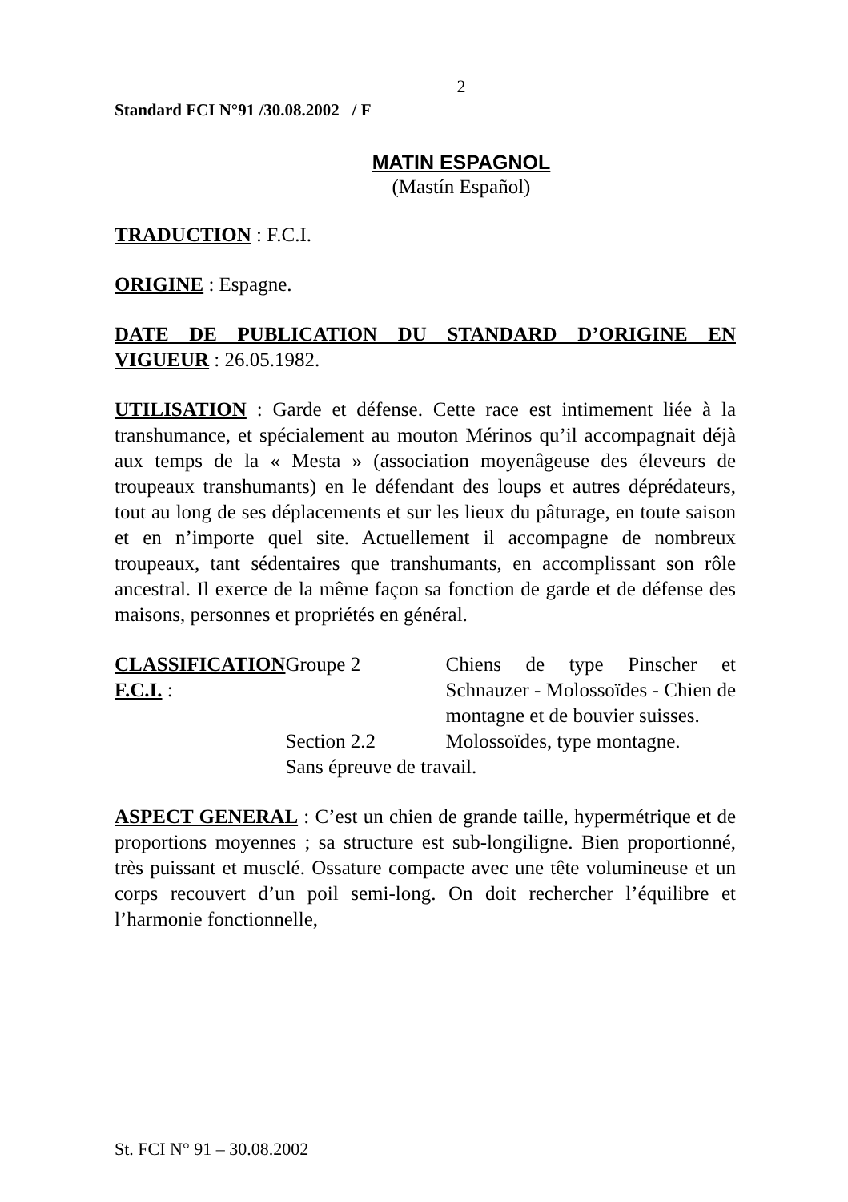2
Standard FCI N°91 /30.08.2002 / F
MATIN ESPAGNOL
(Mastín Español)
TRADUCTION : F.C.I.
ORIGINE : Espagne.
DATE DE PUBLICATION DU STANDARD D’ORIGINE EN VIGUEUR : 26.05.1982.
UTILISATION : Garde et défense. Cette race est intimement liée à la transhumance, et spécialement au mouton Mérinos qu’il accompagnait déjà aux temps de la « Mesta » (association moyenâgeuse des éleveurs de troupeaux transhumants) en le défendant des loups et autres déprédateurs, tout au long de ses déplacements et sur les lieux du pâturage, en toute saison et en n’importe quel site. Actuellement il accompagne de nombreux troupeaux, tant sédentaires que transhumants, en accomplissant son rôle ancestral. Il exerce de la même façon sa fonction de garde et de défense des maisons, personnes et propriétés en général.
CLASSIFICATION F.C.I. : Groupe 2 Chiens de type Pinscher et Schnauzer - Molossoïdes - Chien de montagne et de bouvier suisses.
Section 2.2 Molossoïdes, type montagne.
Sans épreuve de travail.
ASPECT GENERAL : C’est un chien de grande taille, hypermétrique et de proportions moyennes ; sa structure est sub-longiligne. Bien proportionné, très puissant et musclé. Ossature compacte avec une tête volumineuse et un corps recouvert d’un poil semi-long. On doit rechercher l’équilibre et l’harmonie fonctionnelle,
St. FCI N° 91 – 30.08.2002